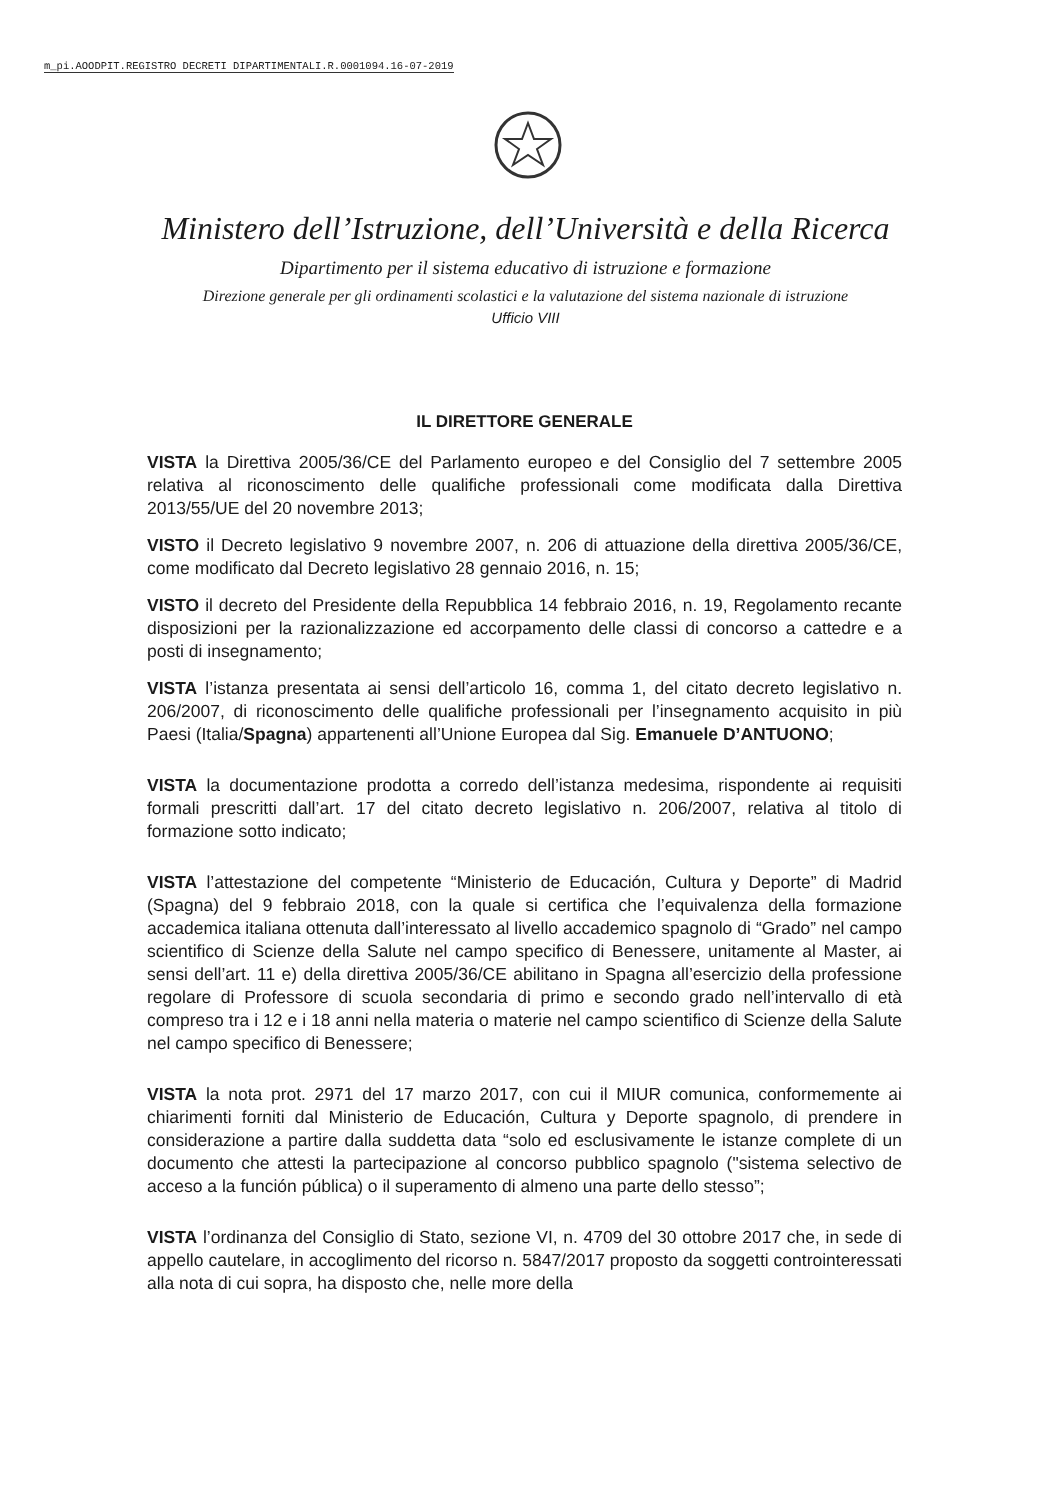m_pi.AOODPIT.REGISTRO DECRETI DIPARTIMENTALI.R.0001094.16-07-2019
Ministero dell’Istruzione, dell’Università e della Ricerca
Dipartimento per il sistema educativo di istruzione e formazione
Direzione generale per gli ordinamenti scolastici e la valutazione del sistema nazionale di istruzione
Ufficio VIII
IL DIRETTORE GENERALE
VISTA la Direttiva 2005/36/CE del Parlamento europeo e del Consiglio del 7 settembre 2005 relativa al riconoscimento delle qualifiche professionali come modificata dalla Direttiva 2013/55/UE del 20 novembre 2013;
VISTO il Decreto legislativo 9 novembre 2007, n. 206 di attuazione della direttiva 2005/36/CE, come modificato dal Decreto legislativo 28 gennaio 2016, n. 15;
VISTO il decreto del Presidente della Repubblica 14 febbraio 2016, n. 19, Regolamento recante disposizioni per la razionalizzazione ed accorpamento delle classi di concorso a cattedre e a posti di insegnamento;
VISTA l’istanza presentata ai sensi dell’articolo 16, comma 1, del citato decreto legislativo n. 206/2007, di riconoscimento delle qualifiche professionali per l’insegnamento acquisito in più Paesi (Italia/Spagna) appartenenti all’Unione Europea dal Sig. Emanuele D’ANTUONO;
VISTA la documentazione prodotta a corredo dell’istanza medesima, rispondente ai requisiti formali prescritti dall’art. 17 del citato decreto legislativo n. 206/2007, relativa al titolo di formazione sotto indicato;
VISTA l’attestazione del competente “Ministerio de Educación, Cultura y Deporte” di Madrid (Spagna) del 9 febbraio 2018, con la quale si certifica che l’equivalenza della formazione accademica italiana ottenuta dall’interessato al livello accademico spagnolo di “Grado” nel campo scientifico di Scienze della Salute nel campo specifico di Benessere, unitamente al Master, ai sensi dell’art. 11 e) della direttiva 2005/36/CE abilitano in Spagna all’esercizio della professione regolare di Professore di scuola secondaria di primo e secondo grado nell’intervallo di età compreso tra i 12 e i 18 anni nella materia o materie nel campo scientifico di Scienze della Salute nel campo specifico di Benessere;
VISTA la nota prot. 2971 del 17 marzo 2017, con cui il MIUR comunica, conformemente ai chiarimenti forniti dal Ministerio de Educación, Cultura y Deporte spagnolo, di prendere in considerazione a partire dalla suddetta data “solo ed esclusivamente le istanze complete di un documento che attesti la partecipazione al concorso pubblico spagnolo ("sistema selectivo de acceso a la función pública) o il superamento di almeno una parte dello stesso”;
VISTA l’ordinanza del Consiglio di Stato, sezione VI, n. 4709 del 30 ottobre 2017 che, in sede di appello cautelare, in accoglimento del ricorso n. 5847/2017 proposto da soggetti controinteressati alla nota di cui sopra, ha disposto che, nelle more della